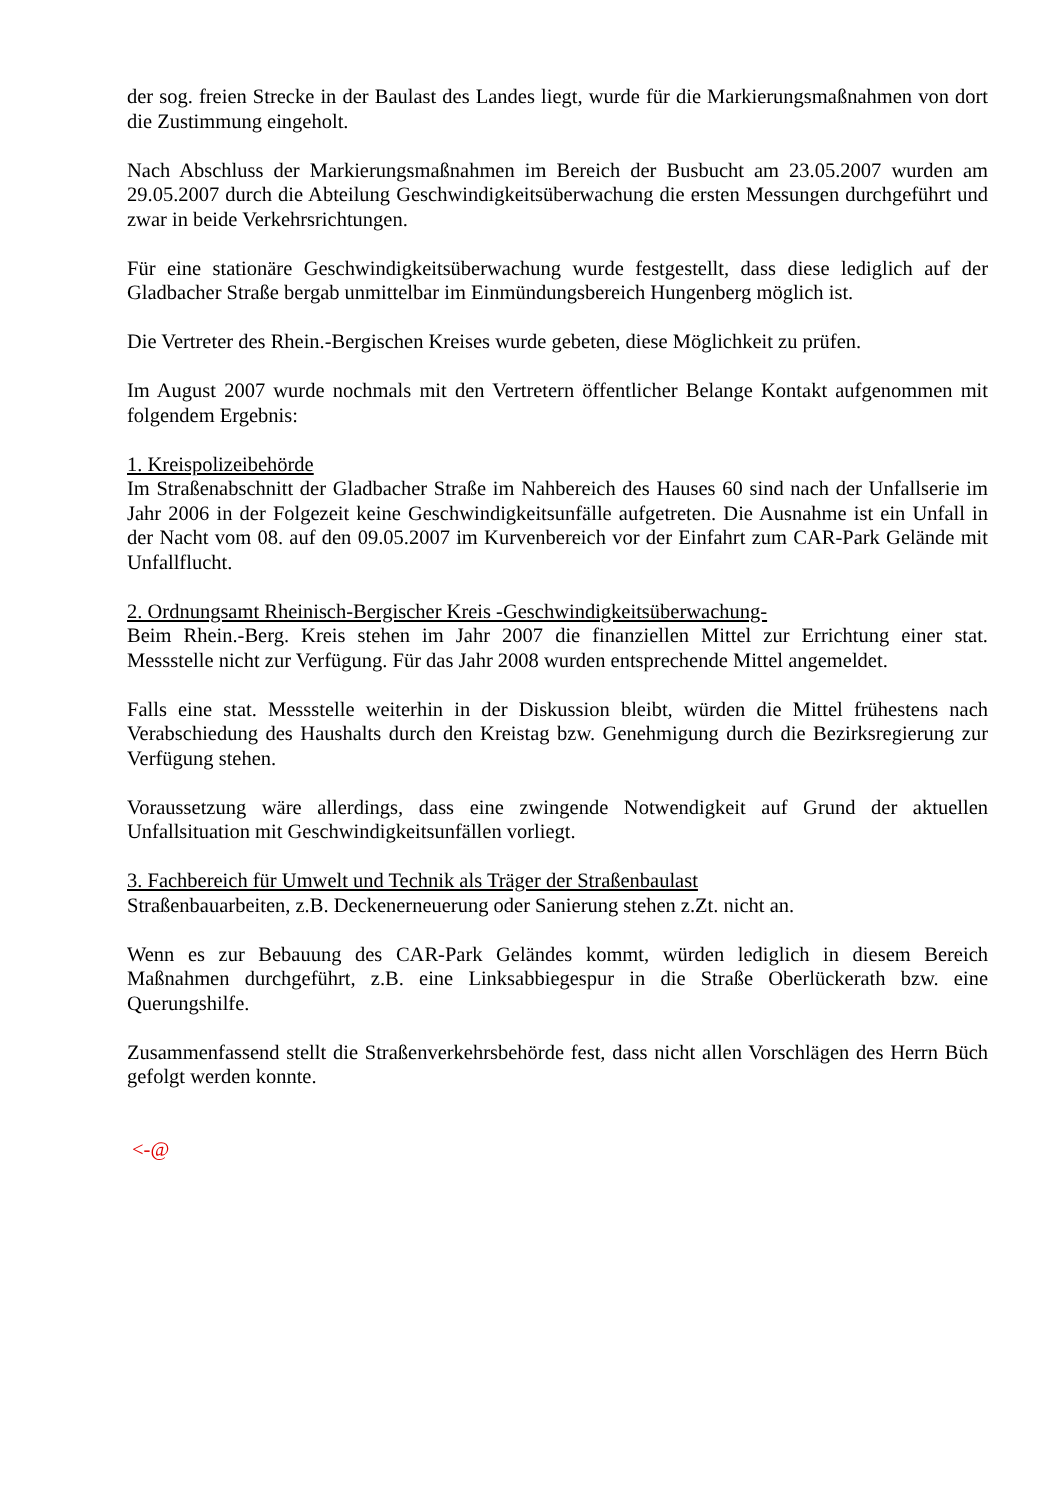der sog. freien Strecke in der Baulast des Landes liegt, wurde für die Markierungsmaßnahmen von dort die Zustimmung eingeholt.
Nach Abschluss der Markierungsmaßnahmen im Bereich der Busbucht am 23.05.2007 wurden am 29.05.2007 durch die Abteilung Geschwindigkeitsüberwachung die ersten Messungen durchgeführt und zwar in beide Verkehrsrichtungen.
Für eine stationäre Geschwindigkeitsüberwachung wurde festgestellt, dass diese lediglich auf der Gladbacher Straße bergab unmittelbar im Einmündungsbereich Hungenberg möglich ist.
Die Vertreter des Rhein.-Bergischen Kreises wurde gebeten, diese Möglichkeit zu prüfen.
Im August 2007 wurde nochmals mit den Vertretern öffentlicher Belange Kontakt aufgenommen mit folgendem Ergebnis:
1. Kreispolizeibehörde
Im Straßenabschnitt der Gladbacher Straße im Nahbereich des Hauses 60 sind nach der Unfallserie im Jahr 2006 in der Folgezeit keine Geschwindigkeitsunfälle aufgetreten. Die Ausnahme ist ein Unfall in der Nacht vom 08. auf den 09.05.2007 im Kurvenbereich vor der Einfahrt zum CAR-Park Gelände mit Unfallflucht.
2. Ordnungsamt Rheinisch-Bergischer Kreis -Geschwindigkeitsüberwachung-
Beim Rhein.-Berg. Kreis stehen im Jahr 2007 die finanziellen Mittel zur Errichtung einer stat. Messstelle nicht zur Verfügung. Für das Jahr 2008 wurden entsprechende Mittel angemeldet.
Falls eine stat. Messstelle weiterhin in der Diskussion bleibt, würden die Mittel frühestens nach Verabschiedung des Haushalts durch den Kreistag bzw. Genehmigung durch die Bezirksregierung zur Verfügung stehen.
Voraussetzung wäre allerdings, dass eine zwingende Notwendigkeit auf Grund der aktuellen Unfallsituation mit Geschwindigkeitsunfällen vorliegt.
3. Fachbereich für Umwelt und Technik als Träger der Straßenbaulast
Straßenbauarbeiten, z.B. Deckenerneuerung oder Sanierung stehen z.Zt. nicht an.
Wenn es zur Bebauung des CAR-Park Geländes kommt, würden lediglich in diesem Bereich Maßnahmen durchgeführt, z.B. eine Linksabbiegespur in die Straße Oberlückerath bzw. eine Querungshilfe.
Zusammenfassend stellt die Straßenverkehrsbehörde fest, dass nicht allen Vorschlägen des Herrn Büch gefolgt werden konnte.
<-@